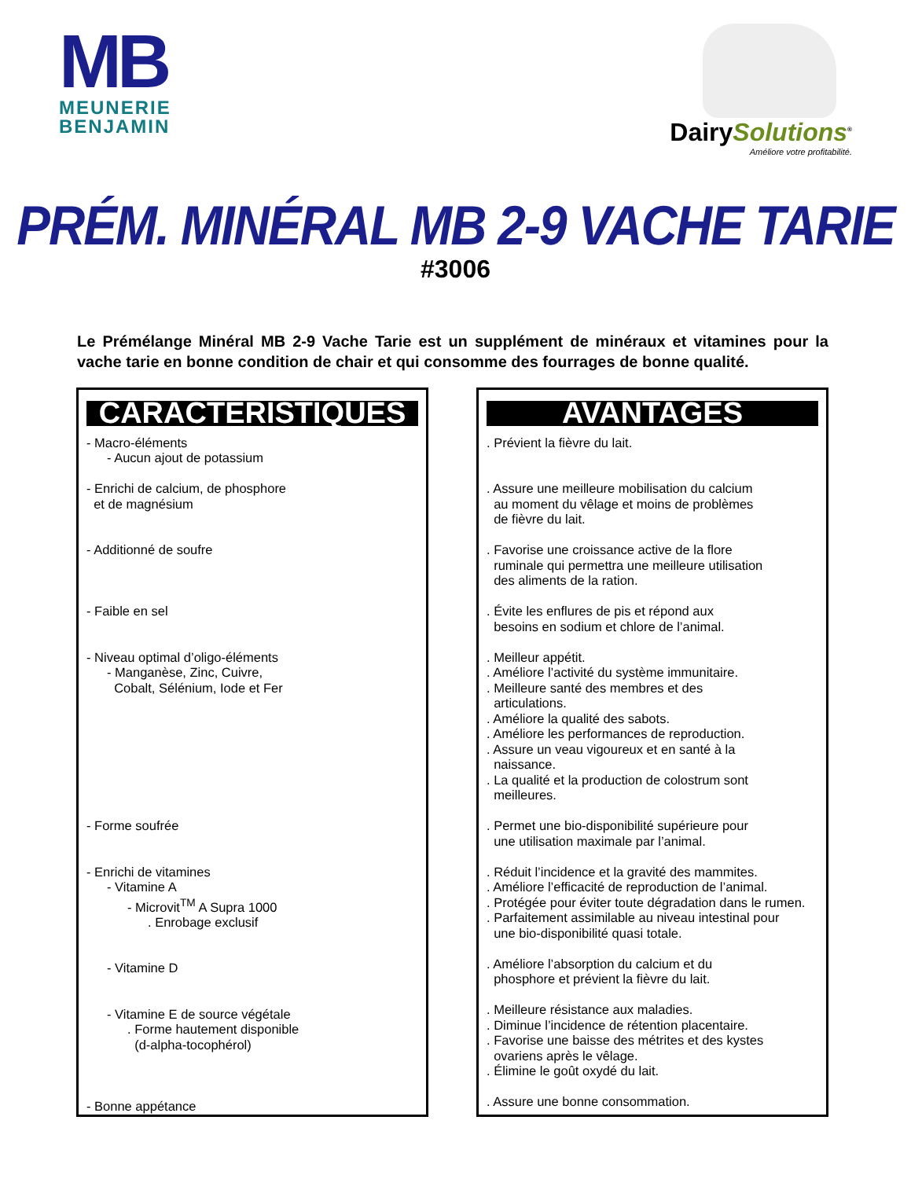MB
MEUNERIE
BENJAMIN
DairySolutions<sup>®</sup>
Améliore votre profitabilité.
PRÉM. MINÉRAL MB 2-9 VACHE TARIE
#3006
Le Prémélange Minéral MB 2-9 Vache Tarie est un supplément de minéraux et vitamines pour la vache tarie en bonne condition de chair et qui consomme des fourrages de bonne qualité.
CARACTÉRISTIQUES
- Macro-éléments
- Aucun ajout de potassium
- Enrichi de calcium, de phosphore
et de magnésium
- Additionné de soufre
- Faible en sel
- Niveau optimal d’oligo-éléments
- Manganèse, Zinc, Cuivre,
Cobalt, Sélénium, Iode et Fer
- Forme soufrée
- Enrichi de vitamines
- Vitamine A
- Microvit<sup>TM</sup> A Supra 1000
. Enrobage exclusif
- Vitamine D
- Vitamine E de source végétale
. Forme hautement disponible
(d-alpha-tocophérol)
- Bonne appétance
AVANTAGES
. Prévient la fièvre du lait.
. Assure une meilleure mobilisation du calcium
au moment du vêlage et moins de problèmes
de fièvre du lait.
. Favorise une croissance active de la flore
ruminale qui permettra une meilleure utilisation
des aliments de la ration.
. Évite les enflures de pis et répond aux
besoins en sodium et chlore de l’animal.
. Meilleur appétit.
. Améliore l’activité du système immunitaire.
. Meilleure santé des membres et des
articulations.
. Améliore la qualité des sabots.
. Améliore les performances de reproduction.
. Assure un veau vigoureux et en santé à la
naissance.
. La qualité et la production de colostrum sont
meilleures.
. Permet une bio-disponibilité supérieure pour
une utilisation maximale par l’animal.
. Réduit l’incidence et la gravité des mammites.
. Améliore l’efficacité de reproduction de l’animal.
. Protégée pour éviter toute dégradation dans le rumen.
. Parfaitement assimilable au niveau intestinal pour
une bio-disponibilité quasi totale.
. Améliore l’absorption du calcium et du
phosphore et prévient la fièvre du lait.
. Meilleure résistance aux maladies.
. Diminue l’incidence de rétention placentaire.
. Favorise une baisse des métrites et des kystes
ovariens après le vêlage.
. Élimine le goût oxydé du lait.
. Assure une bonne consommation.